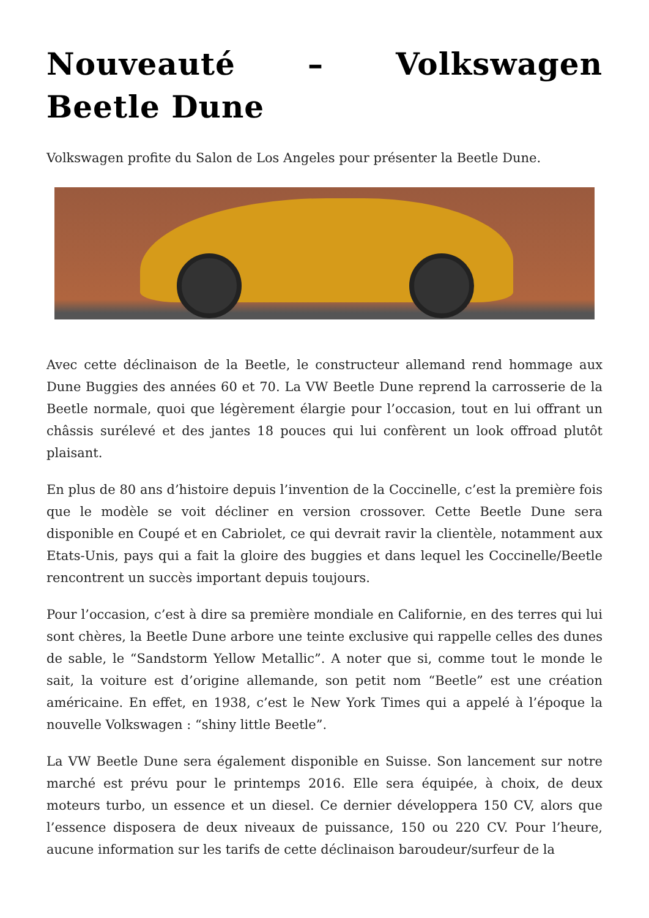Nouveauté – Volkswagen Beetle Dune
Volkswagen profite du Salon de Los Angeles pour présenter la Beetle Dune.
Avec cette déclinaison de la Beetle, le constructeur allemand rend hommage aux Dune Buggies des années 60 et 70. La VW Beetle Dune reprend la carrosserie de la Beetle normale, quoi que légèrement élargie pour l’occasion, tout en lui offrant un châssis surélevé et des jantes 18 pouces qui lui confèrent un look offroad plutôt plaisant.
En plus de 80 ans d’histoire depuis l’invention de la Coccinelle, c’est la première fois que le modèle se voit décliner en version crossover. Cette Beetle Dune sera disponible en Coupé et en Cabriolet, ce qui devrait ravir la clientèle, notamment aux Etats-Unis, pays qui a fait la gloire des buggies et dans lequel les Coccinelle/Beetle rencontrent un succès important depuis toujours.
Pour l’occasion, c’est à dire sa première mondiale en Californie, en des terres qui lui sont chères, la Beetle Dune arbore une teinte exclusive qui rappelle celles des dunes de sable, le “Sandstorm Yellow Metallic”. A noter que si, comme tout le monde le sait, la voiture est d’origine allemande, son petit nom “Beetle” est une création américaine. En effet, en 1938, c’est le New York Times qui a appelé à l’époque la nouvelle Volkswagen : “shiny little Beetle”.
La VW Beetle Dune sera également disponible en Suisse. Son lancement sur notre marché est prévu pour le printemps 2016. Elle sera équipée, à choix, de deux moteurs turbo, un essence et un diesel. Ce dernier développera 150 CV, alors que l’essence disposera de deux niveaux de puissance, 150 ou 220 CV. Pour l’heure, aucune information sur les tarifs de cette déclinaison baroudeur/surfeur de la